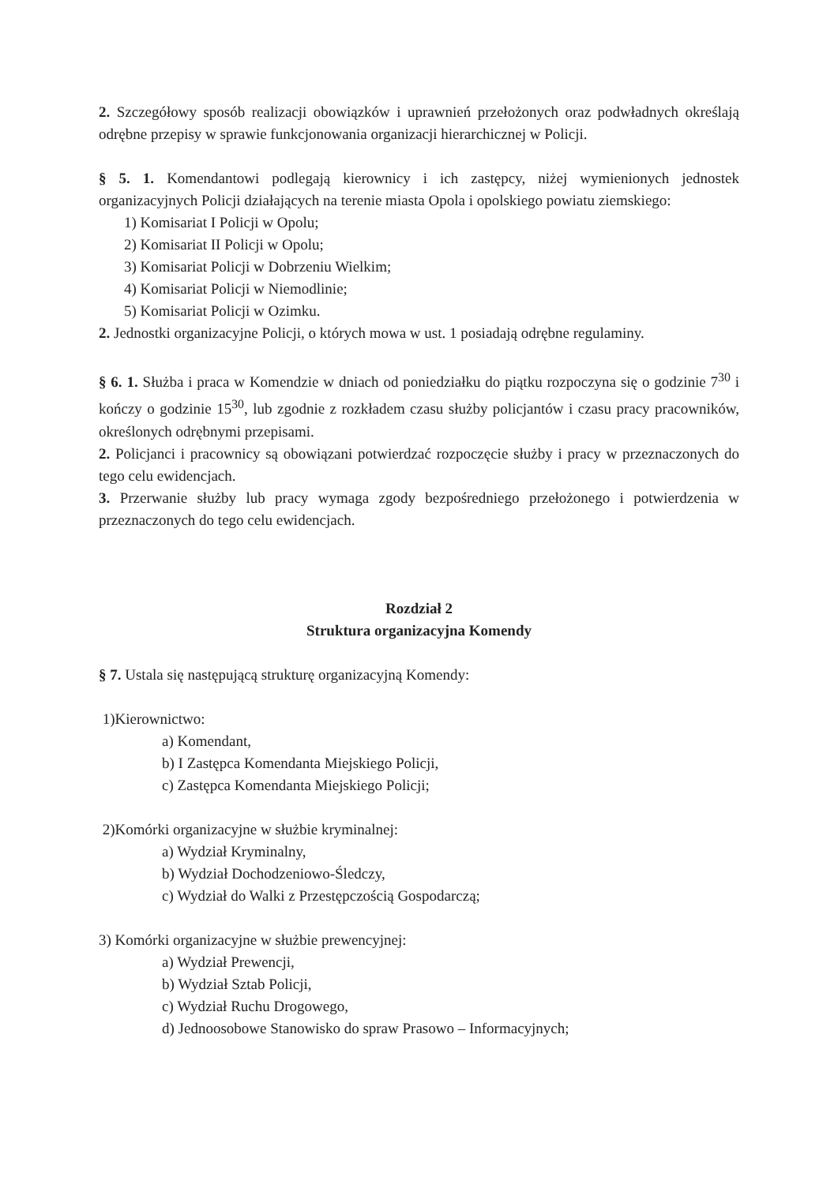2. Szczegółowy sposób realizacji obowiązków i uprawnień przełożonych oraz podwładnych określają odrębne przepisy w sprawie funkcjonowania organizacji hierarchicznej w Policji.
§ 5. 1. Komendantowi podlegają kierownicy i ich zastępcy, niżej wymienionych jednostek organizacyjnych Policji działających na terenie miasta Opola i opolskiego powiatu ziemskiego:
1) Komisariat I Policji w Opolu;
2) Komisariat II Policji w Opolu;
3) Komisariat Policji w Dobrzeniu Wielkim;
4) Komisariat Policji w Niemodlinie;
5) Komisariat Policji w Ozimku.
2. Jednostki organizacyjne Policji, o których mowa w ust. 1 posiadają odrębne regulaminy.
§ 6. 1. Służba i praca w Komendzie w dniach od poniedziałku do piątku rozpoczyna się o godzinie 7<sup>30</sup> i kończy o godzinie 15<sup>30</sup>, lub zgodnie z rozkładem czasu służby policjantów i czasu pracy pracowników, określonych odrębnymi przepisami.
2. Policjanci i pracownicy są obowiązani potwierdzać rozpoczęcie służby i pracy w przeznaczonych do tego celu ewidencjach.
3. Przerwanie służby lub pracy wymaga zgody bezpośredniego przełożonego i potwierdzenia w przeznaczonych do tego celu ewidencjach.
Rozdział 2
Struktura organizacyjna Komendy
§ 7. Ustala się następującą strukturę organizacyjną Komendy:
1)Kierownictwo:
a) Komendant,
b) I Zastępca Komendanta Miejskiego Policji,
c) Zastępca Komendanta Miejskiego Policji;
2)Komórki organizacyjne w służbie kryminalnej:
a) Wydział Kryminalny,
b) Wydział Dochodzeniowo-Śledczy,
c) Wydział do Walki z Przestępczością Gospodarczą;
3) Komórki organizacyjne w służbie prewencyjnej:
a) Wydział Prewencji,
b) Wydział Sztab Policji,
c) Wydział Ruchu Drogowego,
d) Jednoosobowe Stanowisko do spraw Prasowo – Informacyjnych;